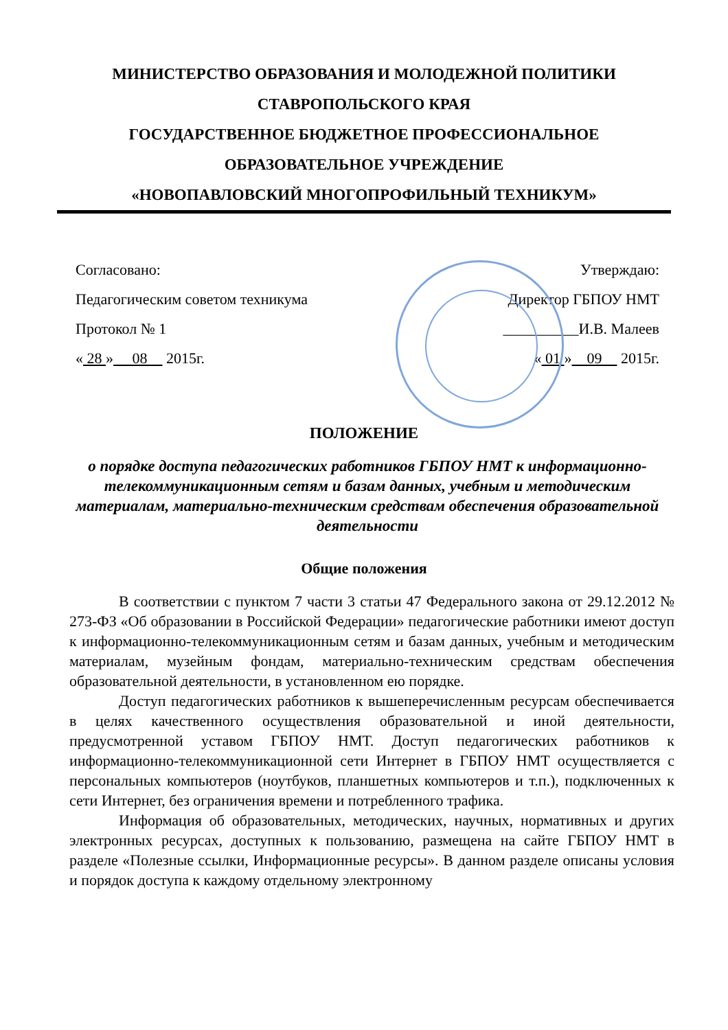МИНИСТЕРСТВО ОБРАЗОВАНИЯ И МОЛОДЕЖНОЙ ПОЛИТИКИ
СТАВРОПОЛЬСКОГО КРАЯ
ГОСУДАРСТВЕННОЕ БЮДЖЕТНОЕ ПРОФЕССИОНАЛЬНОЕ
ОБРАЗОВАТЕЛЬНОЕ УЧРЕЖДЕНИЕ
«НОВОПАВЛОВСКИЙ МНОГОПРОФИЛЬНЫЙ ТЕХНИКУМ»
Согласовано:
Педагогическим советом техникума
Протокол № 1
« 28 » 08 2015г.
Утверждаю:
Директор ГБПОУ НМТ
__________И.В. Малеев
« 01 » 09 2015г.
ПОЛОЖЕНИЕ
о порядке доступа педагогических работников ГБПОУ НМТ к информационно-телекоммуникационным сетям и базам данных, учебным и методическим материалам, материально-техническим средствам обеспечения образовательной деятельности
Общие положения
В соответствии с пунктом 7 части 3 статьи 47 Федерального закона от 29.12.2012 № 273-ФЗ «Об образовании в Российской Федерации» педагогические работники имеют доступ к информационно-телекоммуникационным сетям и базам данных, учебным и методическим материалам, музейным фондам, материально-техническим средствам обеспечения образовательной деятельности, в установленном ею порядке.
Доступ педагогических работников к вышеперечисленным ресурсам обеспечивается в целях качественного осуществления образовательной и иной деятельности, предусмотренной уставом ГБПОУ НМТ. Доступ педагогических работников к информационно-телекоммуникационной сети Интернет в ГБПОУ НМТ осуществляется с персональных компьютеров (ноутбуков, планшетных компьютеров и т.п.), подключенных к сети Интернет, без ограничения времени и потребленного трафика.
Информация об образовательных, методических, научных, нормативных и других электронных ресурсах, доступных к пользованию, размещена на сайте ГБПОУ НМТ в разделе «Полезные ссылки, Информационные ресурсы». В данном разделе описаны условия и порядок доступа к каждому отдельному электронному